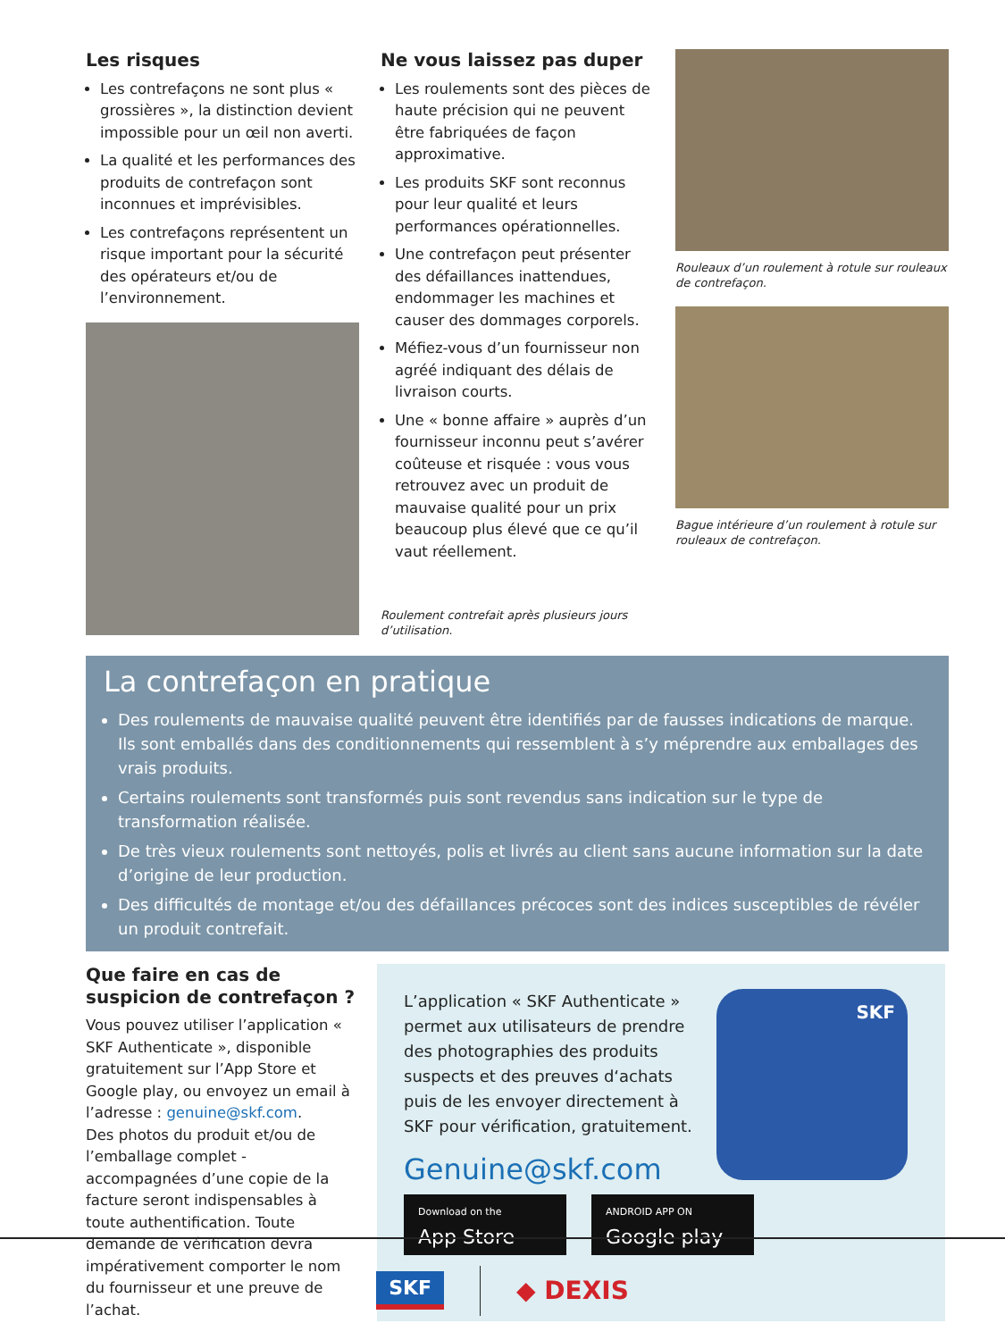Les risques
Les contrefaçons ne sont plus « grossières », la distinction devient impossible pour un œil non averti.
La qualité et les performances des produits de contrefaçon sont inconnues et imprévisibles.
Les contrefaçons représentent un risque important pour la sécurité des opérateurs et/ou de l’environnement.
Ne vous laissez pas duper
Les roulements sont des pièces de haute précision qui ne peuvent être fabriquées de façon approximative.
Les produits SKF sont reconnus pour leur qualité et leurs performances opérationnelles.
Une contrefaçon peut présenter des défaillances inattendues, endommager les machines et causer des dommages corporels.
Méfiez-vous d’un fournisseur non agréé indiquant des délais de livraison courts.
Une « bonne affaire » auprès d’un fournisseur inconnu peut s’avérer coûteuse et risquée : vous vous retrouvez avec un produit de mauvaise qualité pour un prix beaucoup plus élevé que ce qu’il vaut réellement.
Roulement contrefait après plusieurs jours d’utilisation.
Rouleaux d’un roulement à rotule sur rouleaux de contrefaçon.
Bague intérieure d’un roulement à rotule sur rouleaux de contrefaçon.
La contrefaçon en pratique
Des roulements de mauvaise qualité peuvent être identifiés par de fausses indications de marque. Ils sont emballés dans des conditionnements qui ressemblent à s’y méprendre aux emballages des vrais produits.
Certains roulements sont transformés puis sont revendus sans indication sur le type de transformation réalisée.
De très vieux roulements sont nettoyés, polis et livrés au client sans aucune information sur la date d’origine de leur production.
Des difficultés de montage et/ou des défaillances précoces sont des indices susceptibles de révéler un produit contrefait.
Que faire en cas de suspicion de contrefaçon ?
Vous pouvez utiliser l’application « SKF Authenticate », disponible gratuitement sur l’App Store et Google play, ou envoyez un email à l’adresse : genuine@skf.com.
Des photos du produit et/ou de l’emballage complet - accompagnées d’une copie de la facture seront indispensables à toute authentification. Toute demande de vérification devra impérativement comporter le nom du fournisseur et une preuve de l’achat.
L’application « SKF Authenticate » permet aux utilisateurs de prendre des photographies des produits suspects et des preuves d‘achats puis de les envoyer directement à SKF pour vérification, gratuitement.
Genuine@skf.com
Download on the App Store ANDROID APP ON Google play
SKF
SKF ◆ DEXIS